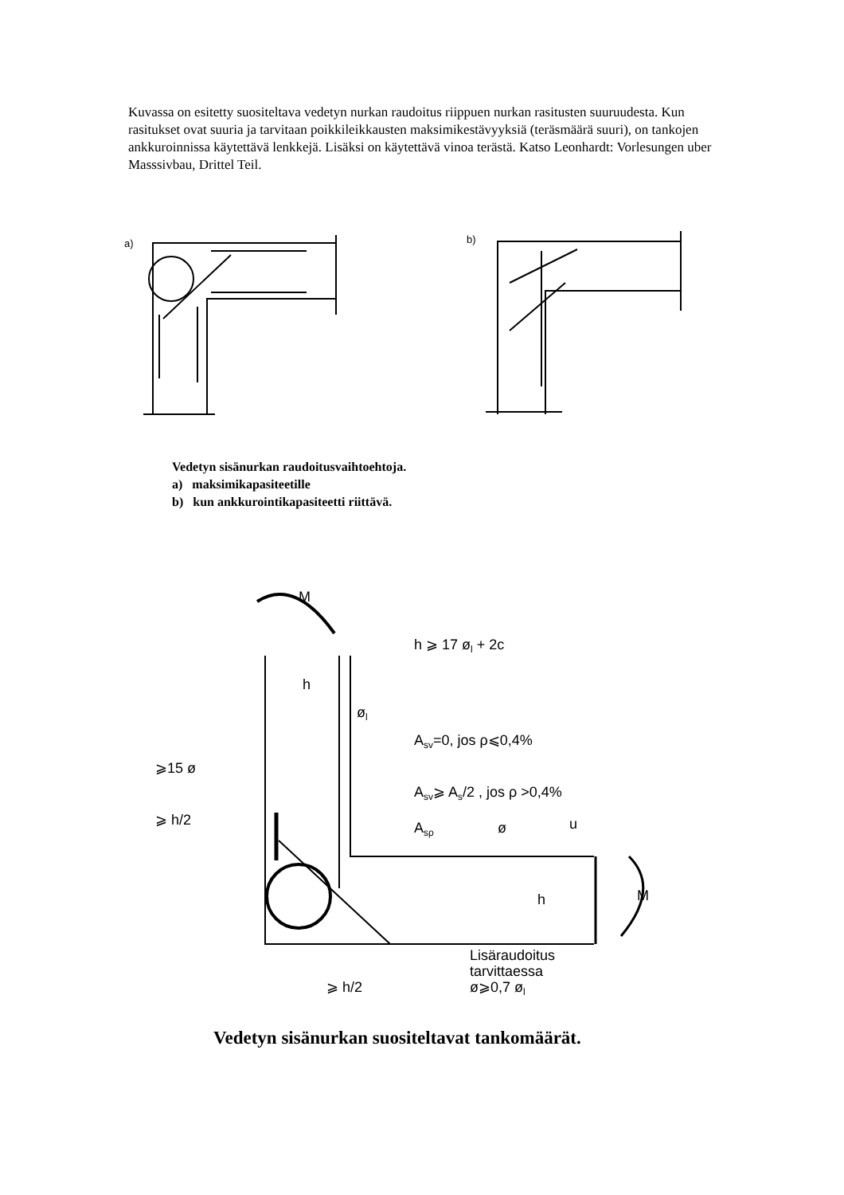Kuvassa on esitetty suositeltava vedetyn nurkan raudoitus riippuen nurkan rasitusten suuruudesta. Kun rasitukset ovat suuria ja tarvitaan poikkileikkausten maksimikestävyyksiä (teräsmäärä suuri), on tankojen ankkuroinnissa käytettävä lenkkejä. Lisäksi on käytettävä vinoa terästä. Katso Leonhardt: Vorlesungen uber Masssivbau, Drittel Teil.
a)
b)
Vedetyn sisänurkan raudoitusvaihtoehtoja.
a) maksimikapasiteetille
b) kun ankkurointikapasiteetti riittävä.
M
h ⩾ 17 øl + 2c
h
øl
Asv=0, jos ρ⩽0,4%
⩾15 ø
Asv⩾ As/2 , jos ρ >0,4%
⩾ h/2
Asρ
ø
u
h
M
Lisäraudoitus
tarvittaessa
ø⩾0,7 øl
⩾ h/2
Vedetyn sisänurkan suositeltavat tankomäärät.